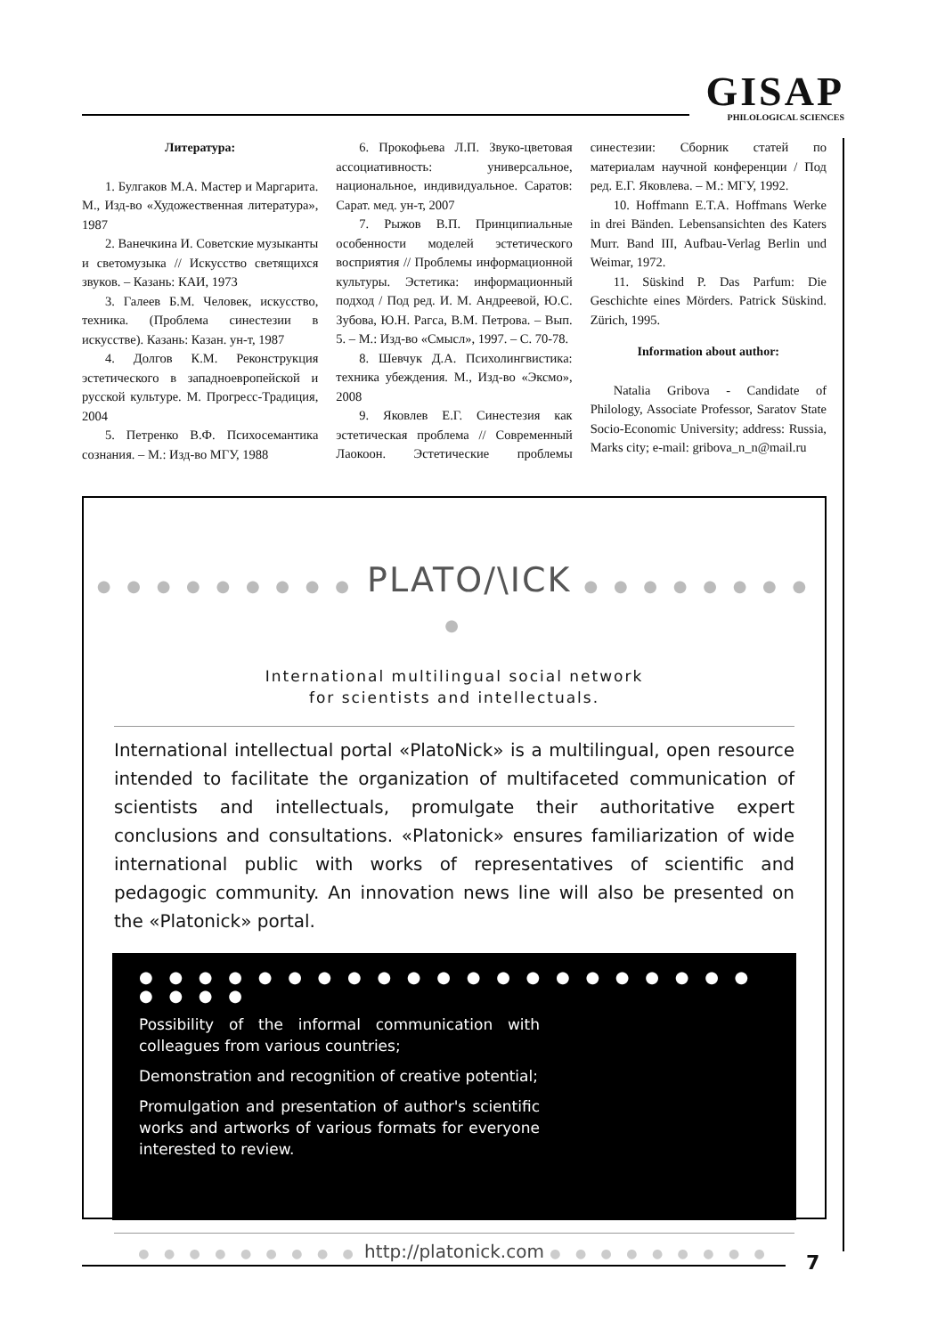GISAP
PHILOLOGICAL SCIENCES
Литература:
1. Булгаков М.А. Мастер и Маргарита. М., Изд-во «Художественная литература», 1987
2. Ванечкина И. Советские музыканты и светомузыка // Искусство светящихся звуков. – Казань: КАИ, 1973
3. Галеев Б.М. Человек, искусство, техника. (Проблема синестезии в искусстве). Казань: Казан. ун-т, 1987
4. Долгов К.М. Реконструкция эстетического в западноевропейской и русской культуре. М. Прогресс-Традиция, 2004
5. Петренко В.Ф. Психосемантика сознания. – М.: Изд-во МГУ, 1988
6. Прокофьева Л.П. Звуко-цветовая ассоциативность: универсальное, национальное, индивидуальное. Саратов: Сарат. мед. ун-т, 2007
7. Рыжов В.П. Принципиальные особенности моделей эстетического восприятия // Проблемы информационной культуры. Эстетика: информационный подход / Под ред. И. М. Андреевой, Ю.С. Зубова, Ю.Н. Рагса, В.М. Петрова. – Вып. 5. – М.: Изд-во «Смысл», 1997. – С. 70-78.
8. Шевчук Д.А. Психолингвистика: техника убеждения. М., Изд-во «Эксмо», 2008
9. Яковлев Е.Г. Синестезия как эстетическая проблема // Современный Лаокоон. Эстетические проблемы синестезии: Сборник статей по материалам научной конференции / Под ред. Е.Г. Яковлева. – М.: МГУ, 1992.
10. Hoffmann E.T.A. Hoffmans Werke in drei Bänden. Lebensansichten des Katers Murr. Band III, Aufbau-Verlag Berlin und Weimar, 1972.
11. Süskind P. Das Parfum: Die Geschichte eines Mörders. Patrick Süskind. Zürich, 1995.
Information about author:
Natalia Gribova - Candidate of Philology, Associate Professor, Saratov State Socio-Economic University; address: Russia, Marks city; e-mail: gribova_n_n@mail.ru
● ● ● ● ● ● ● ● ● PLATO/\ICK ● ● ● ● ● ● ● ● ●
International multilingual social network
for scientists and intellectuals.
International intellectual portal «PlatoNick» is a multilingual, open resource intended to facilitate the organization of multifaceted communication of scientists and intellectuals, promulgate their authoritative expert conclusions and consultations. «Platonick» ensures familiarization of wide international public with works of representatives of scientific and pedagogic community. An innovation news line will also be presented on the «Platonick» portal.
● ● ● ● ● ● ● ● ● ● ● ● ● ● ● ● ● ● ● ● ● ● ● ● ●
Possibility of the informal communication with colleagues from various countries;
Demonstration and recognition of creative potential;
Promulgation and presentation of author's scientific works and artworks of various formats for everyone interested to review.
● ● ● ● ● ● ● ● ● http://platonick.com ● ● ● ● ● ● ● ● ●
7